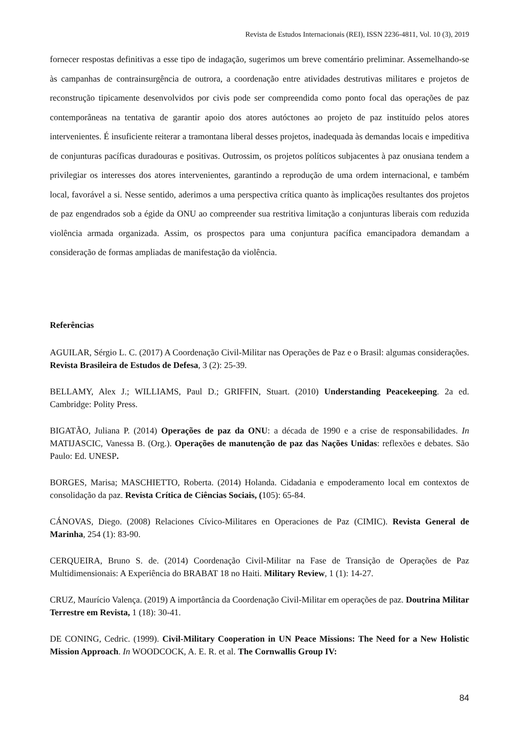Revista de Estudos Internacionais (REI), ISSN 2236-4811, Vol. 10 (3), 2019
fornecer respostas definitivas a esse tipo de indagação, sugerimos um breve comentário preliminar. Assemelhando-se às campanhas de contrainsurgência de outrora, a coordenação entre atividades destrutivas militares e projetos de reconstrução tipicamente desenvolvidos por civis pode ser compreendida como ponto focal das operações de paz contemporâneas na tentativa de garantir apoio dos atores autóctones ao projeto de paz instituído pelos atores intervenientes. É insuficiente reiterar a tramontana liberal desses projetos, inadequada às demandas locais e impeditiva de conjunturas pacíficas duradouras e positivas. Outrossim, os projetos políticos subjacentes à paz onusiana tendem a privilegiar os interesses dos atores intervenientes, garantindo a reprodução de uma ordem internacional, e também local, favorável a si. Nesse sentido, aderimos a uma perspectiva crítica quanto às implicações resultantes dos projetos de paz engendrados sob a égide da ONU ao compreender sua restritiva limitação a conjunturas liberais com reduzida violência armada organizada. Assim, os prospectos para uma conjuntura pacífica emancipadora demandam a consideração de formas ampliadas de manifestação da violência.
Referências
AGUILAR, Sérgio L. C. (2017) A Coordenação Civil-Militar nas Operações de Paz e o Brasil: algumas considerações. Revista Brasileira de Estudos de Defesa, 3 (2): 25-39.
BELLAMY, Alex J.; WILLIAMS, Paul D.; GRIFFIN, Stuart. (2010) Understanding Peacekeeping. 2a ed. Cambridge: Polity Press.
BIGATÃO, Juliana P. (2014) Operações de paz da ONU: a década de 1990 e a crise de responsabilidades. In MATIJASCIC, Vanessa B. (Org.). Operações de manutenção de paz das Nações Unidas: reflexões e debates. São Paulo: Ed. UNESP.
BORGES, Marisa; MASCHIETTO, Roberta. (2014) Holanda. Cidadania e empoderamento local em contextos de consolidação da paz. Revista Crítica de Ciências Sociais, (105): 65-84.
CÁNOVAS, Diego. (2008) Relaciones Cívico-Militares en Operaciones de Paz (CIMIC). Revista General de Marinha, 254 (1): 83-90.
CERQUEIRA, Bruno S. de. (2014) Coordenação Civil-Militar na Fase de Transição de Operações de Paz Multidimensionais: A Experiência do BRABAT 18 no Haiti. Military Review, 1 (1): 14-27.
CRUZ, Maurício Valença. (2019) A importância da Coordenação Civil-Militar em operações de paz. Doutrina Militar Terrestre em Revista, 1 (18): 30-41.
DE CONING, Cedric. (1999). Civil-Military Cooperation in UN Peace Missions: The Need for a New Holistic Mission Approach. In WOODCOCK, A. E. R. et al. The Cornwallis Group IV:
84